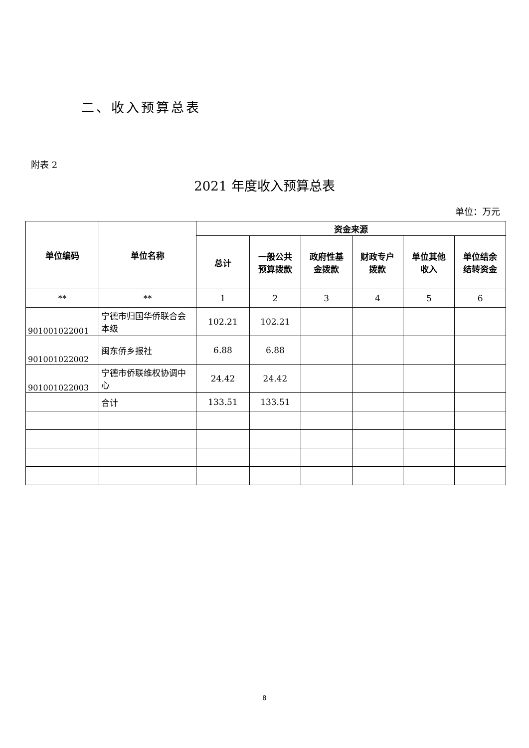二、收入预算总表
附表 2
2021 年度收入预算总表
单位：万元
| 单位编码 | 单位名称 | 资金来源 | | | | | |
| --- | --- | --- | --- | --- | --- | --- | --- |
| | | 总计 | 一般公共 预算拨款 | 政府性基 金拨款 | 财政专户 拨款 | 单位其他 收入 | 单位结余 结转资金 |
| ** | ** | 1 | 2 | 3 | 4 | 5 | 6 |
| 901001022001 | 宁德市归国华侨联合会本级 | 102.21 | 102.21 | | | | |
| 901001022002 | 闽东侨乡报社 | 6.88 | 6.88 | | | | |
| 901001022003 | 宁德市侨联维权协调中心 | 24.42 | 24.42 | | | | |
| | 合计 | 133.51 | 133.51 | | | | |
8